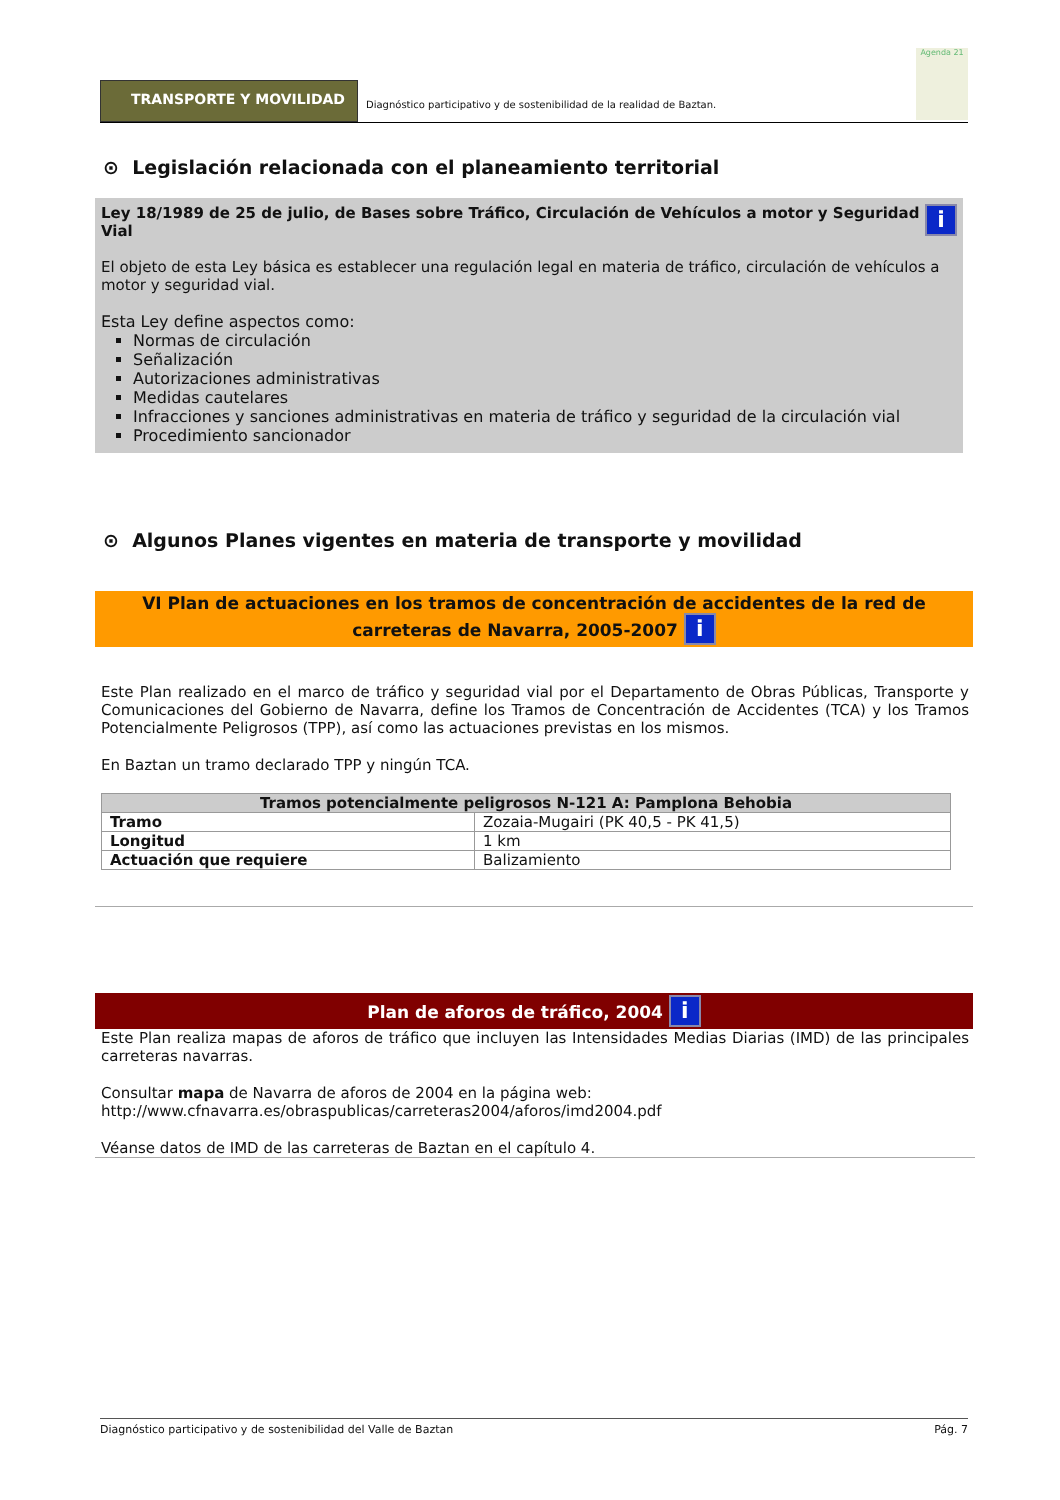TRANSPORTE Y MOVILIDAD
Diagnóstico participativo y de sostenibilidad de la realidad de Baztan.
Agenda 21
⊙ Legislación relacionada con el planeamiento territorial
iLey 18/1989 de 25 de julio, de Bases sobre Tráfico, Circulación de Vehículos a motor y Seguridad Vial
El objeto de esta Ley básica es establecer una regulación legal en materia de tráfico, circulación de vehículos a motor y seguridad vial.
Esta Ley define aspectos como:
Normas de circulación
Señalización
Autorizaciones administrativas
Medidas cautelares
Infracciones y sanciones administrativas en materia de tráfico y seguridad de la circulación vial
Procedimiento sancionador
⊙ Algunos Planes vigentes en materia de transporte y movilidad
VI Plan de actuaciones en los tramos de concentración de accidentes de la red de carreteras de Navarra, 2005-2007 i
Este Plan realizado en el marco de tráfico y seguridad vial por el Departamento de Obras Públicas, Transporte y Comunicaciones del Gobierno de Navarra, define los Tramos de Concentración de Accidentes (TCA) y los Tramos Potencialmente Peligrosos (TPP), así como las actuaciones previstas en los mismos.
En Baztan un tramo declarado TPP y ningún TCA.
| Tramos potencialmente peligrosos N-121 A: Pamplona Behobia | |
| --- | --- |
| Tramo | Zozaia-Mugairi (PK 40,5 - PK 41,5) |
| Longitud | 1 km |
| Actuación que requiere | Balizamiento |
Plan de aforos de tráfico, 2004 i
Este Plan realiza mapas de aforos de tráfico que incluyen las Intensidades Medias Diarias (IMD) de las principales carreteras navarras.
Consultar mapa de Navarra de aforos de 2004 en la página web:
http://www.cfnavarra.es/obraspublicas/carreteras2004/aforos/imd2004.pdf
Véanse datos de IMD de las carreteras de Baztan en el capítulo 4.
Diagnóstico participativo y de sostenibilidad del Valle de Baztan Pág. 7